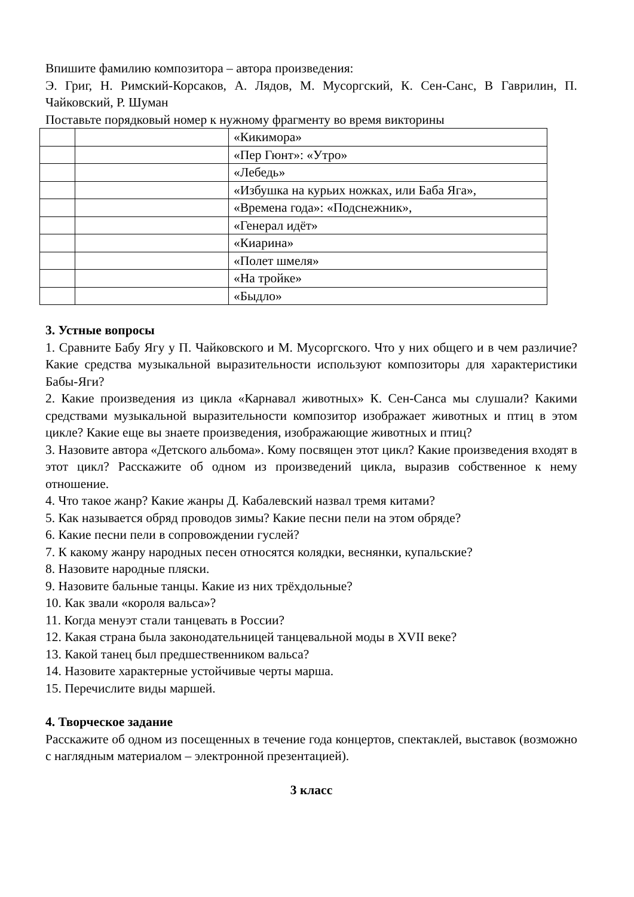Впишите фамилию композитора – автора произведения:
Э. Григ, Н. Римский-Корсаков, А. Лядов, М. Мусоргский, К. Сен-Санс, В Гаврилин, П. Чайковский, Р. Шуман
Поставьте порядковый номер к нужному фрагменту во время викторины
| | | «Кикимора» |
| | | «Пер Гюнт»: «Утро» |
| | | «Лебедь» |
| | | «Избушка на курьих ножках, или Баба Яга», |
| | | «Времена года»: «Подснежник», |
| | | «Генерал идёт» |
| | | «Киарина» |
| | | «Полет шмеля» |
| | | «На тройке» |
| | | «Быдло» |
3. Устные вопросы
1. Сравните Бабу Ягу у П. Чайковского и М. Мусоргского. Что у них общего и в чем различие? Какие средства музыкальной выразительности используют композиторы для характеристики Бабы-Яги?
2. Какие произведения из цикла «Карнавал животных» К. Сен-Санса мы слушали? Какими средствами музыкальной выразительности композитор изображает животных и птиц в этом цикле? Какие еще вы знаете произведения, изображающие животных и птиц?
3. Назовите автора «Детского альбома». Кому посвящен этот цикл? Какие произведения входят в этот цикл? Расскажите об одном из произведений цикла, выразив собственное к нему отношение.
4. Что такое жанр? Какие жанры Д. Кабалевский назвал тремя китами?
5. Как называется обряд проводов зимы? Какие песни пели на этом обряде?
6. Какие песни пели в сопровождении гуслей?
7. К какому жанру народных песен относятся колядки, веснянки, купальские?
8. Назовите народные пляски.
9. Назовите бальные танцы. Какие из них трёхдольные?
10. Как звали «короля вальса»?
11. Когда менуэт стали танцевать в России?
12. Какая страна была законодательницей танцевальной моды в XVII веке?
13. Какой танец был предшественником вальса?
14. Назовите характерные устойчивые черты марша.
15. Перечислите виды маршей.
4. Творческое задание
Расскажите об одном из посещенных в течение года концертов, спектаклей, выставок (возможно с наглядным материалом – электронной презентацией).
3 класс